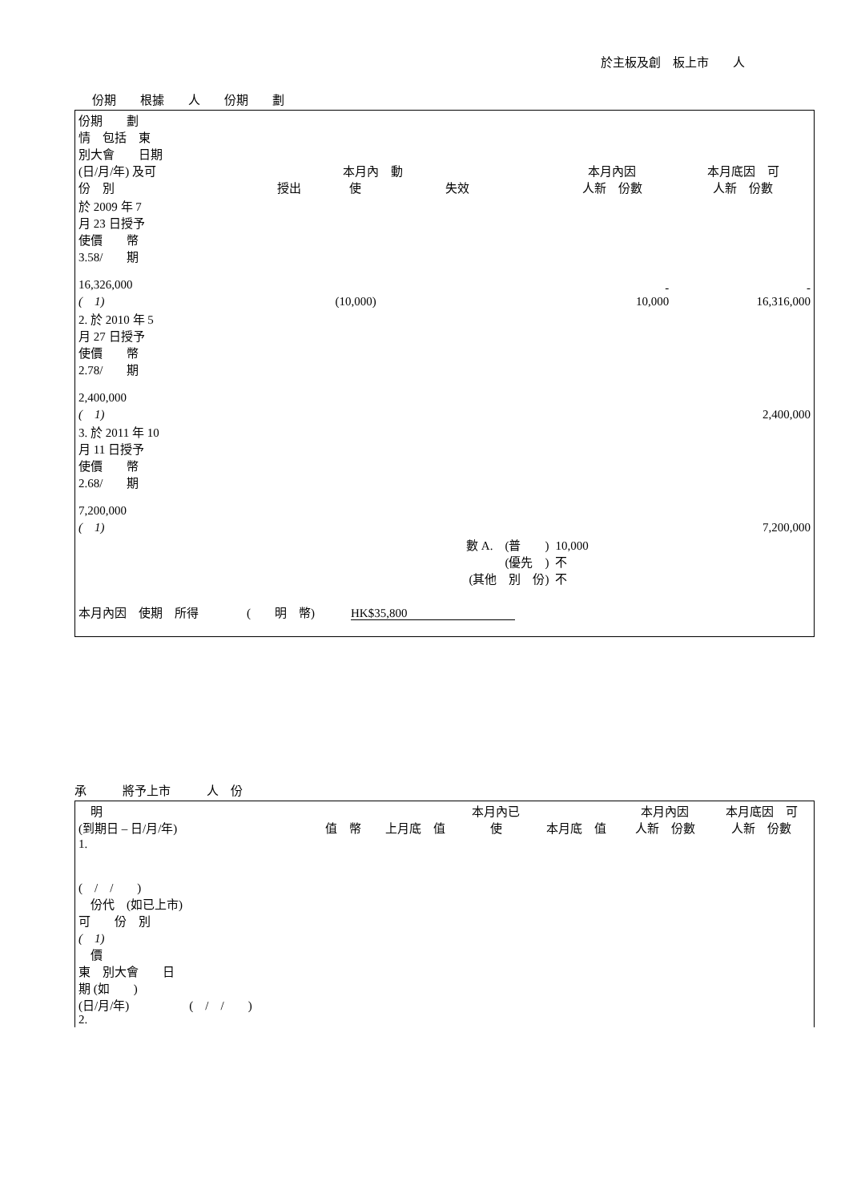於主板及創　板上市　　人
份期　　根據　　人　　份期　　劃
| 份期 劃 情 包括 東 別大會 日期 (日/月/年) 及可 份 別 | 本月內 動 授出 使 失效 | | | | 本月內因 人新 份數 | 本月底因 可 人新 份數 |
| --- | --- | --- | --- | --- | --- | --- |
| 於 2009 年 7 月 23 日授予 使價 幣 3.58/ 期 16,326,000 ( 1) | | (10,000) | | | - 10,000 | - 16,316,000 |
| 2. 於 2010 年 5 月 27 日授予 使價 幣 2.78/ 期 2,400,000 ( 1) | | | | | | 2,400,000 |
| 3. 於 2011 年 10 月 11 日授予 使價 幣 2.68/ 期 7,200,000 ( 1) | | | | | | 7,200,000 |
| 數 A. (普 ) (優先 ) (其他 別 份) | | | | | 10,000 不 不 | |
| 本月內因 使期 所得 ( 明 幣) HK$35,800 | | | | | | |
承　　　將予上市　　　人　份
| 明 (到期日 – 日/月/年) | 值 幣 | 上月底 值 | 本月內已 使 | 本月底 值 | 本月內因 人新 份數 | 本月底因 可 人新 份數 |
| --- | --- | --- | --- | --- | --- | --- |
| 1. ( / / ) 份代 (如已上市) 可 份 別 ( 1) 價 東 別大會 日 期 (如 ) (日/月/年) ( / / ) 2. | | | | | | |